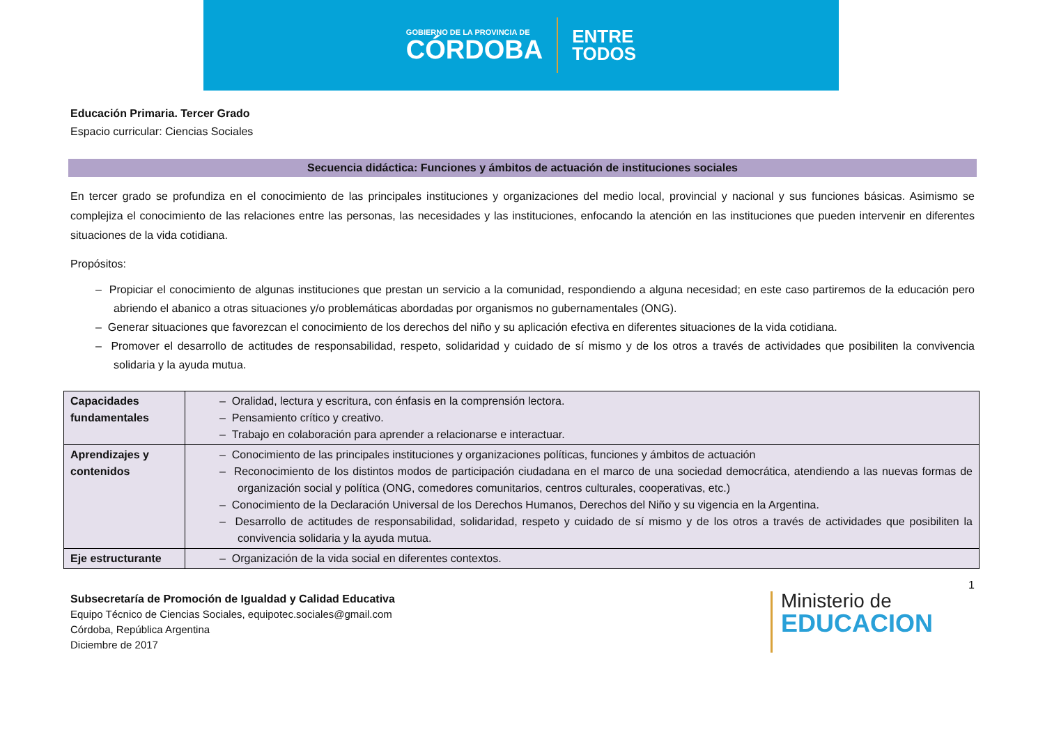GOBIERNO DE LA PROVINCIA DE
CÓRDOBA
ENTRE
TODOS
Educación Primaria. Tercer Grado
Espacio curricular: Ciencias Sociales
Secuencia didáctica: Funciones y ámbitos de actuación de instituciones sociales
En tercer grado se profundiza en el conocimiento de las principales instituciones y organizaciones del medio local, provincial y nacional y sus funciones básicas. Asimismo se complejiza el conocimiento de las relaciones entre las personas, las necesidades y las instituciones, enfocando la atención en las instituciones que pueden intervenir en diferentes situaciones de la vida cotidiana.
Propósitos:
– Propiciar el conocimiento de algunas instituciones que prestan un servicio a la comunidad, respondiendo a alguna necesidad; en este caso partiremos de la educación pero abriendo el abanico a otras situaciones y/o problemáticas abordadas por organismos no gubernamentales (ONG).
– Generar situaciones que favorezcan el conocimiento de los derechos del niño y su aplicación efectiva en diferentes situaciones de la vida cotidiana.
– Promover el desarrollo de actitudes de responsabilidad, respeto, solidaridad y cuidado de sí mismo y de los otros a través de actividades que posibiliten la convivencia solidaria y la ayuda mutua.
| Capacidades fundamentales | – Oralidad, lectura y escritura, con énfasis en la comprensión lectora. – Pensamiento crítico y creativo. – Trabajo en colaboración para aprender a relacionarse e interactuar. |
| Aprendizajes y contenidos | – Conocimiento de las principales instituciones y organizaciones políticas, funciones y ámbitos de actuación – Reconocimiento de los distintos modos de participación ciudadana en el marco de una sociedad democrática, atendiendo a las nuevas formas de organización social y política (ONG, comedores comunitarios, centros culturales, cooperativas, etc.) – Conocimiento de la Declaración Universal de los Derechos Humanos, Derechos del Niño y su vigencia en la Argentina. – Desarrollo de actitudes de responsabilidad, solidaridad, respeto y cuidado de sí mismo y de los otros a través de actividades que posibiliten la convivencia solidaria y la ayuda mutua. |
| Eje estructurante | – Organización de la vida social en diferentes contextos. |
1
Subsecretaría de Promoción de Igualdad y Calidad Educativa
Equipo Técnico de Ciencias Sociales, equipotec.sociales@gmail.com
Córdoba, República Argentina
Diciembre de 2017
Ministerio de
EDUCACION